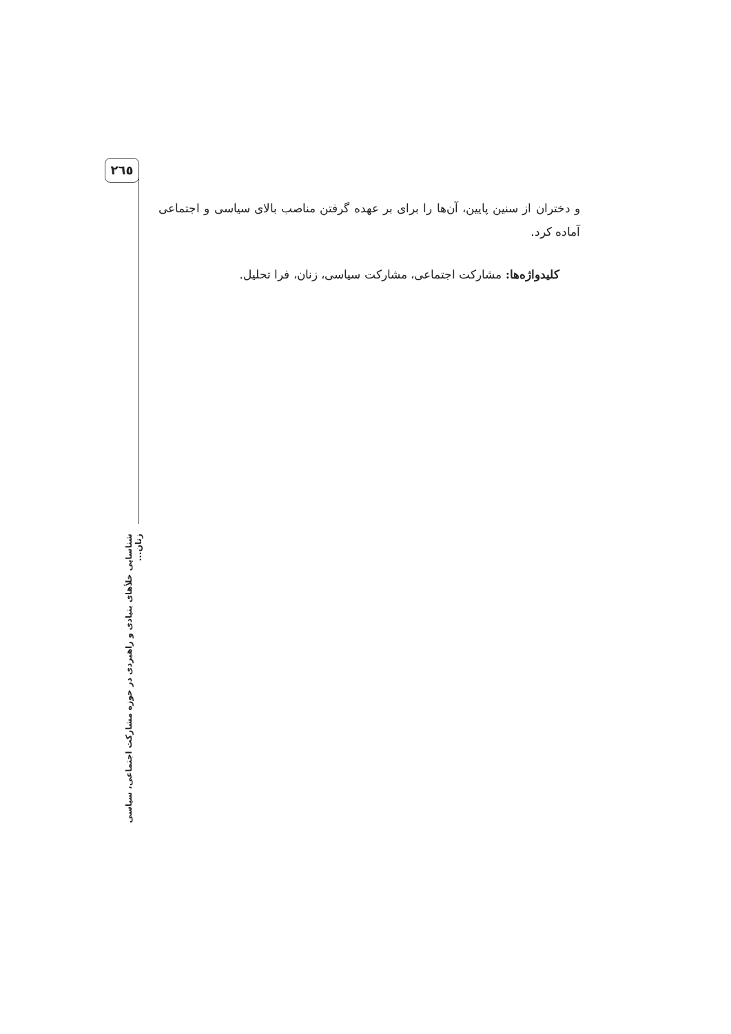۲٦٥
و دختران از سنین پایین، آن‌ها را برای بر عهده گرفتن مناصب بالای سیاسی و اجتماعی آماده کرد.
کلیدواژه‌ها: مشارکت اجتماعی، مشارکت سیاسی، زنان، فرا تحلیل.
شناسایی خلأهای بنیادی و راهبردی در حوزه مشارکت اجتماعی، سیاسی زنان...